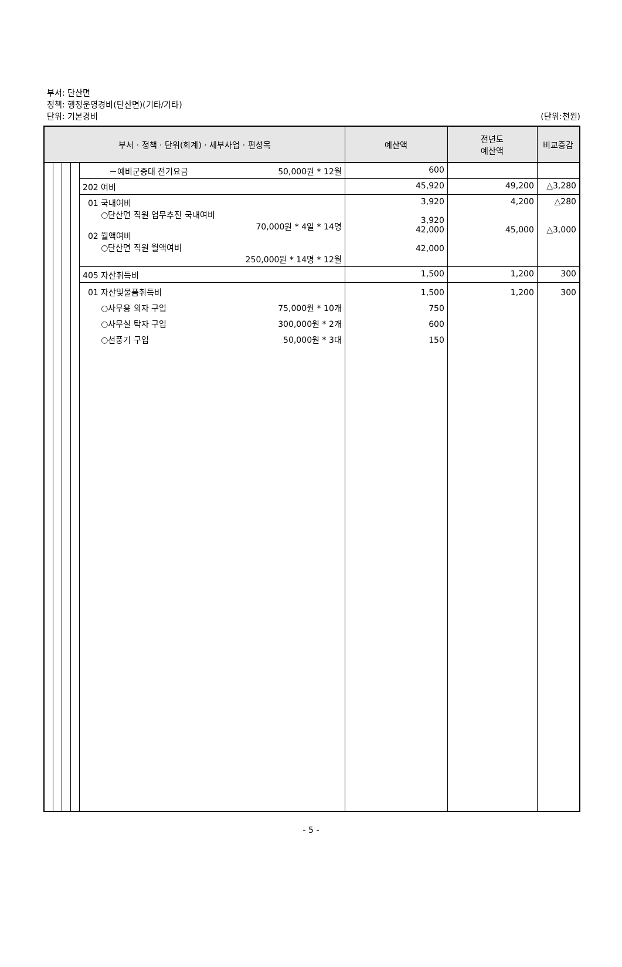부서: 단산면
정책: 행정운영경비(단산면)(기타/기타)
단위: 기본경비
(단위:천원)
| 부서 · 정책 · 단위(회계) · 세부사업 · 편성목 | | | | | 예산액 | 전년도 예산액 | 비교증감 |
| --- | --- | --- | --- | --- | --- | --- | --- |
| | | | | －예비군중대 전기요금 50,000원 * 12월 | 600 | | |
| | | | | 202 여비 | 45,920 | 49,200 | △3,280 |
| | | | | 01 국내여비 ○단산면 직원 업무추진 국내여비 70,000원 * 4일 * 14명 02 월액여비 ○단산면 직원 월액여비 250,000원 * 14명 * 12월 | 3,920 3,920 42,000 42,000 | 4,200 45,000 | △280 △3,000 |
| | | | | 405 자산취득비 | 1,500 | 1,200 | 300 |
| | | | | 01 자산및물품취득비 ○사무용 의자 구입 75,000원 * 10개 ○사무실 탁자 구입 300,000원 * 2개 ○선풍기 구입 50,000원 * 3대 | 1,500 750 600 150 | 1,200 | 300 |
- 5 -